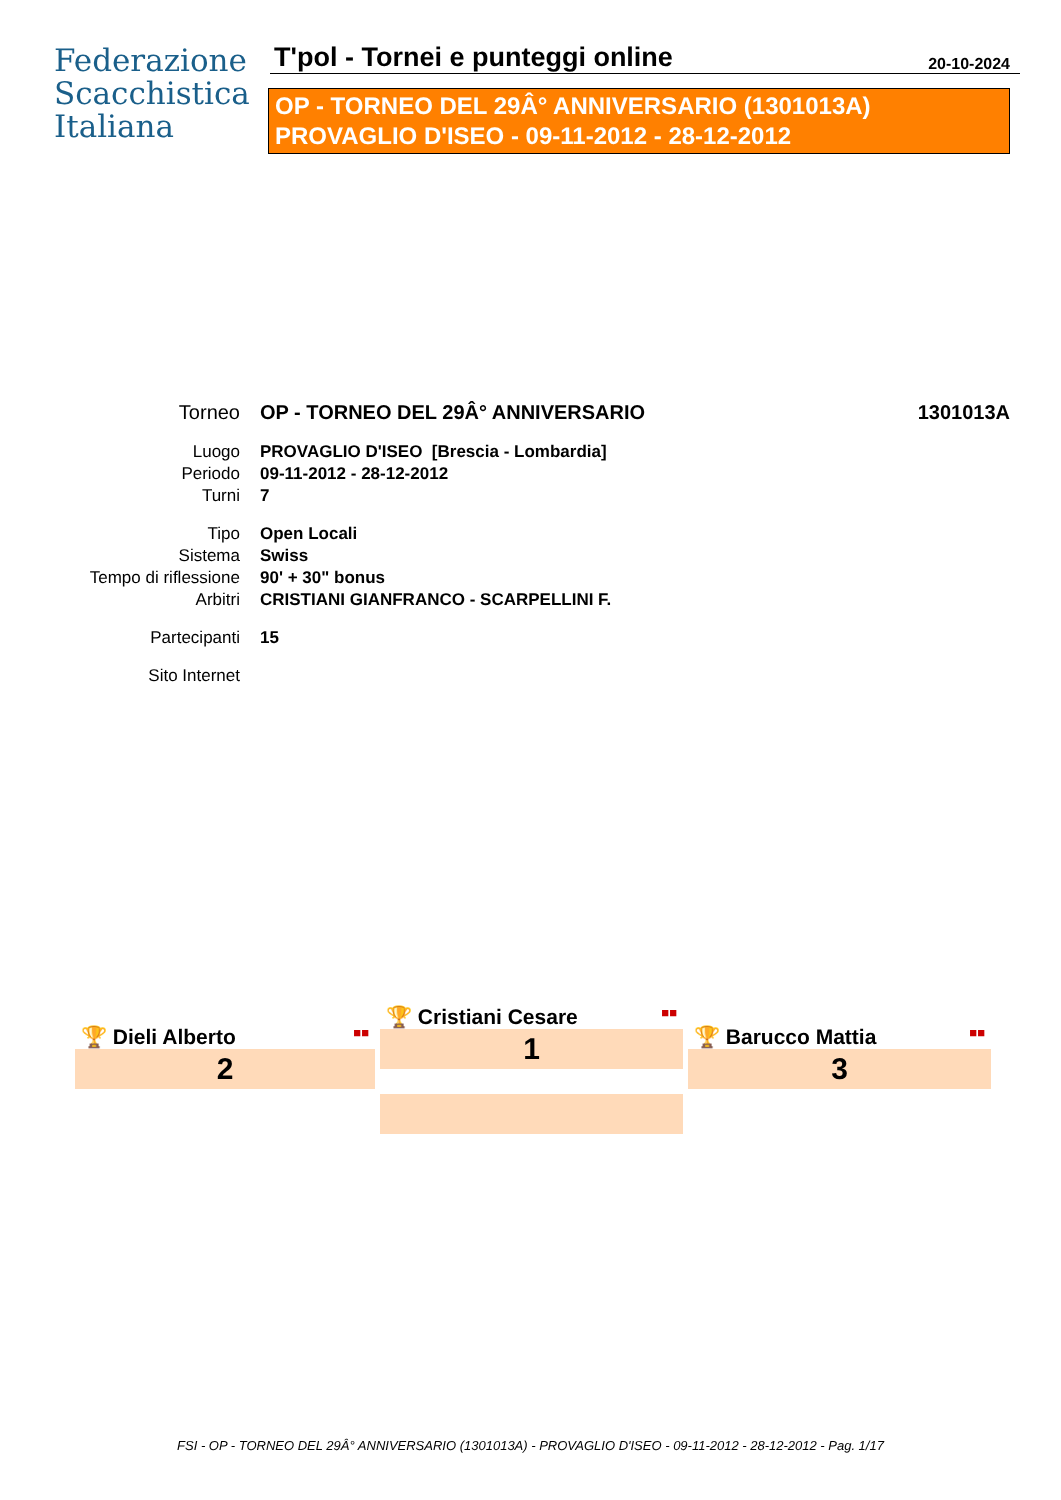Federazione
Scacchistica
Italiana
T'pol - Tornei e punteggi online 20-10-2024
OP - TORNEO DEL 29Â° ANNIVERSARIO (1301013A)
PROVAGLIO D'ISEO - 09-11-2012 - 28-12-2012
| Torneo | OP - TORNEO DEL 29Â° ANNIVERSARIO | 1301013A |
| Luogo | PROVAGLIO D'ISEO [Brescia - Lombardia] | |
| Periodo | 09-11-2012 - 28-12-2012 | |
| Turni | 7 | |
| Tipo | Open Locali | |
| Sistema | Swiss | |
| Tempo di riflessione | 90' + 30" bonus | |
| Arbitri | CRISTIANI GIANFRANCO - SCARPELLINI F. | |
| Partecipanti | 15 | |
| Sito Internet | | |
🏆 Cristiani Cesare ■■
1
🏆 Dieli Alberto ■■
2
🏆 Barucco Mattia ■■
3
FSI - OP - TORNEO DEL 29Â° ANNIVERSARIO (1301013A) - PROVAGLIO D'ISEO - 09-11-2012 - 28-12-2012 - Pag. 1/17